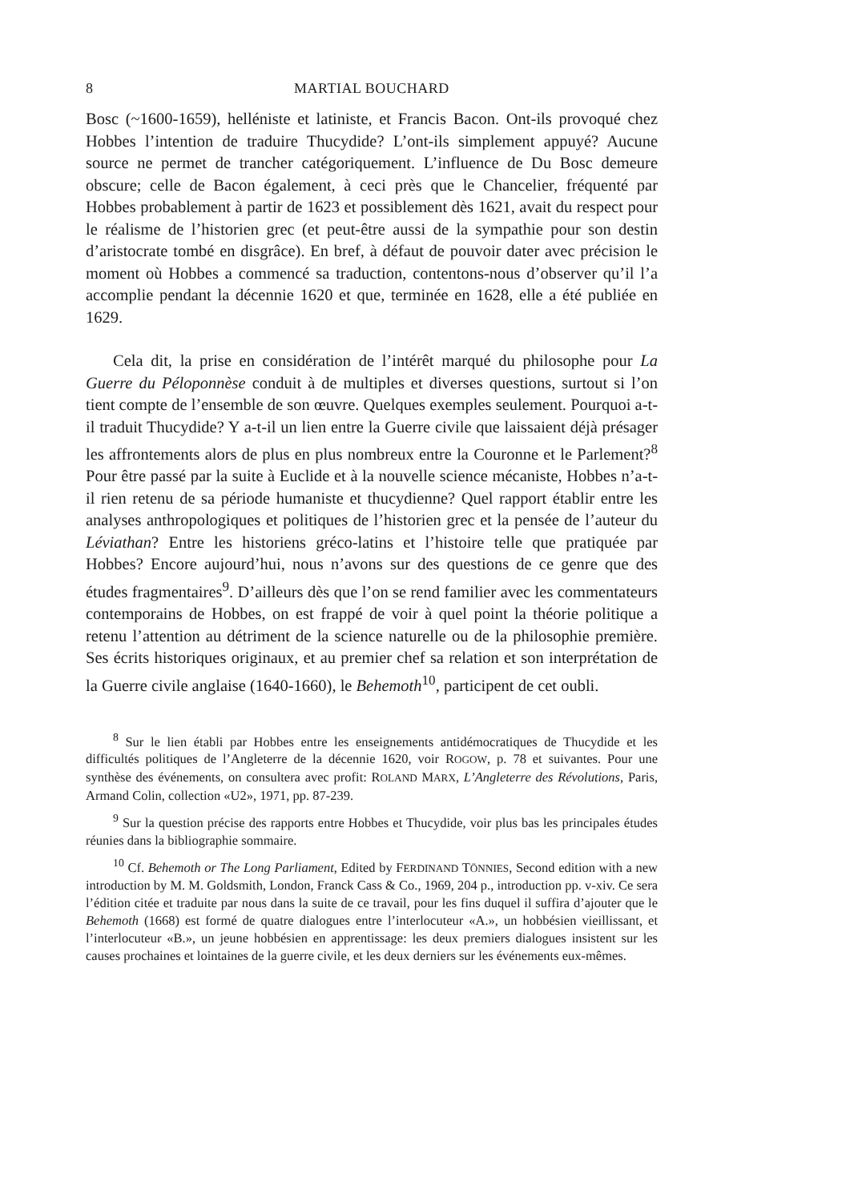8 MARTIAL BOUCHARD
Bosc (~1600-1659), helléniste et latiniste, et Francis Bacon. Ont-ils provoqué chez Hobbes l’intention de traduire Thucydide? L’ont-ils simplement appuyé? Aucune source ne permet de trancher catégoriquement. L’influence de Du Bosc demeure obscure; celle de Bacon également, à ceci près que le Chancelier, fréquenté par Hobbes probablement à partir de 1623 et possiblement dès 1621, avait du respect pour le réalisme de l’historien grec (et peut-être aussi de la sympathie pour son destin d’aristocrate tombé en disgrâce). En bref, à défaut de pouvoir dater avec précision le moment où Hobbes a commencé sa traduction, contentons-nous d’observer qu’il l’a accomplie pendant la décennie 1620 et que, terminée en 1628, elle a été publiée en 1629.
Cela dit, la prise en considération de l’intérêt marqué du philosophe pour La Guerre du Péloponnèse conduit à de multiples et diverses questions, surtout si l’on tient compte de l’ensemble de son œuvre. Quelques exemples seulement. Pourquoi a-t-il traduit Thucydide? Y a-t-il un lien entre la Guerre civile que laissaient déjà présager les affrontements alors de plus en plus nombreux entre la Couronne et le Parlement?<sup>8</sup> Pour être passé par la suite à Euclide et à la nouvelle science mécaniste, Hobbes n’a-t-il rien retenu de sa période humaniste et thucydienne? Quel rapport établir entre les analyses anthropologiques et politiques de l’historien grec et la pensée de l’auteur du Léviathan? Entre les historiens gréco-latins et l’histoire telle que pratiquée par Hobbes? Encore aujourd’hui, nous n’avons sur des questions de ce genre que des études fragmentaires<sup>9</sup>. D’ailleurs dès que l’on se rend familier avec les commentateurs contemporains de Hobbes, on est frappé de voir à quel point la théorie politique a retenu l’attention au détriment de la science naturelle ou de la philosophie première. Ses écrits historiques originaux, et au premier chef sa relation et son interprétation de la Guerre civile anglaise (1640-1660), le Behemoth<sup>10</sup>, participent de cet oubli.
<sup>8</sup> Sur le lien établi par Hobbes entre les enseignements antidémocratiques de Thucydide et les difficultés politiques de l’Angleterre de la décennie 1620, voir ROGOW, p. 78 et suivantes. Pour une synthèse des événements, on consultera avec profit: ROLAND MARX, L’Angleterre des Révolutions, Paris, Armand Colin, collection «U2», 1971, pp. 87-239.
<sup>9</sup> Sur la question précise des rapports entre Hobbes et Thucydide, voir plus bas les principales études réunies dans la bibliographie sommaire.
<sup>10</sup> Cf. Behemoth or The Long Parliament, Edited by FERDINAND TÖNNIES, Second edition with a new introduction by M. M. Goldsmith, London, Franck Cass & Co., 1969, 204 p., introduction pp. v-xiv. Ce sera l’édition citée et traduite par nous dans la suite de ce travail, pour les fins duquel il suffira d’ajouter que le Behemoth (1668) est formé de quatre dialogues entre l’interlocuteur «A.», un hobbésien vieillissant, et l’interlocuteur «B.», un jeune hobbésien en apprentissage: les deux premiers dialogues insistent sur les causes prochaines et lointaines de la guerre civile, et les deux derniers sur les événements eux-mêmes.